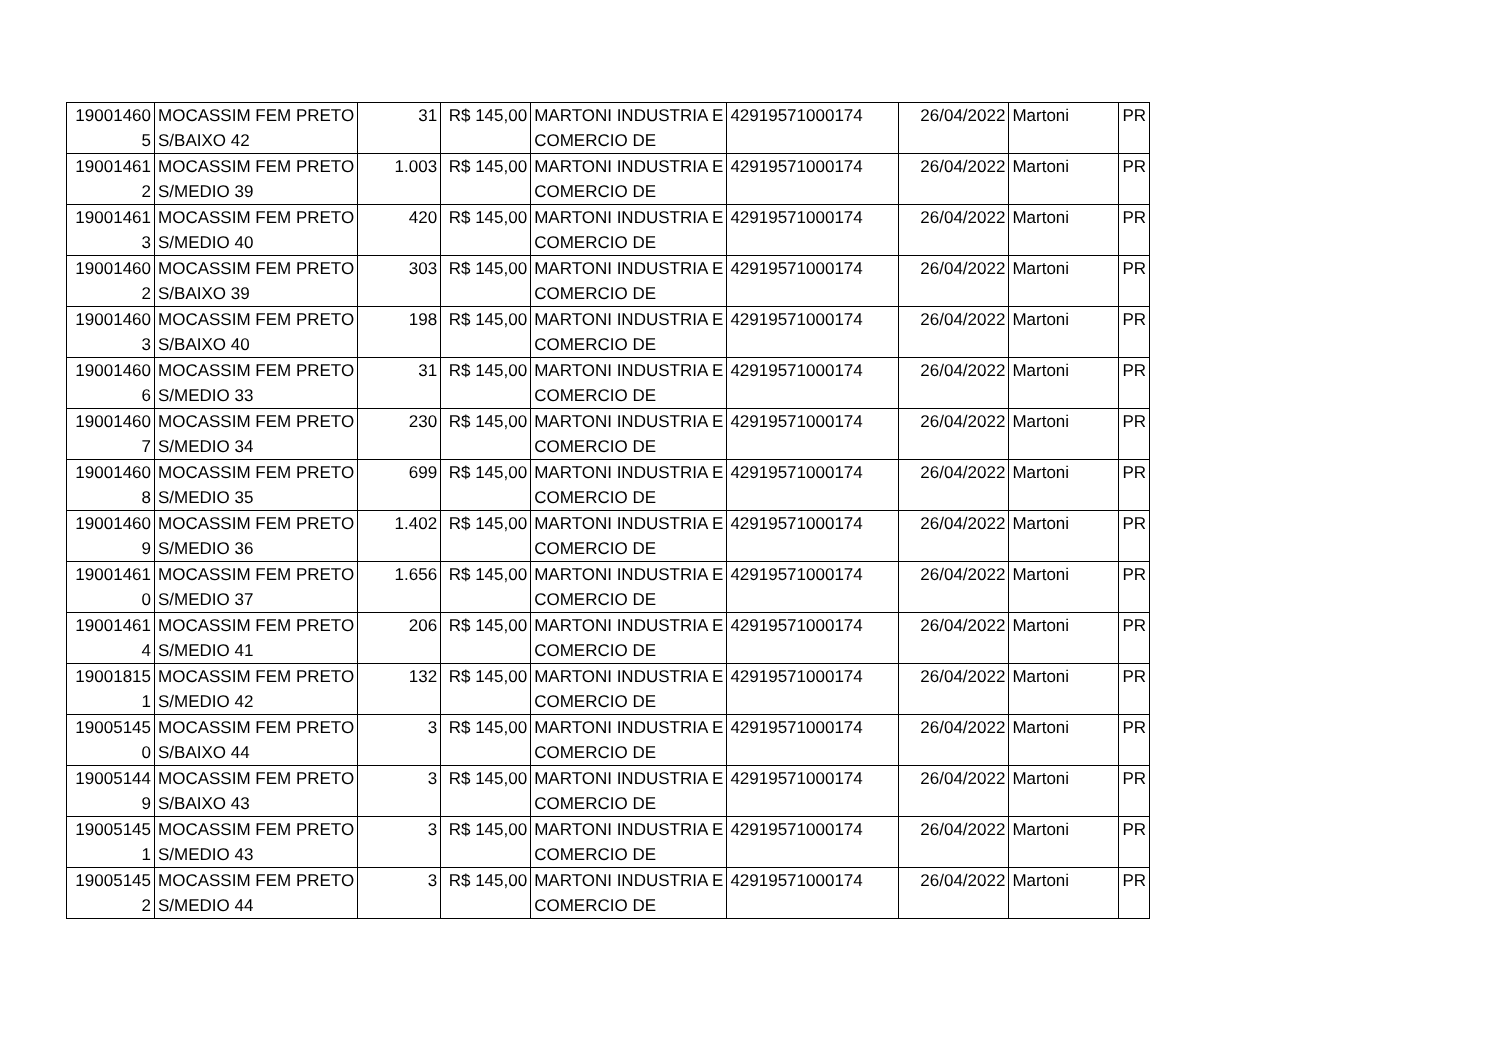| 19001460 5 | MOCASSIM FEM PRETO S/BAIXO 42 | 31 | R$ 145,00 | MARTONI INDUSTRIA E COMERCIO DE | 42919571000174 | 26/04/2022 | Martoni | PR |
| 19001461 2 | MOCASSIM FEM PRETO S/MEDIO 39 | 1.003 | R$ 145,00 | MARTONI INDUSTRIA E COMERCIO DE | 42919571000174 | 26/04/2022 | Martoni | PR |
| 19001461 3 | MOCASSIM FEM PRETO S/MEDIO 40 | 420 | R$ 145,00 | MARTONI INDUSTRIA E COMERCIO DE | 42919571000174 | 26/04/2022 | Martoni | PR |
| 19001460 2 | MOCASSIM FEM PRETO S/BAIXO 39 | 303 | R$ 145,00 | MARTONI INDUSTRIA E COMERCIO DE | 42919571000174 | 26/04/2022 | Martoni | PR |
| 19001460 3 | MOCASSIM FEM PRETO S/BAIXO 40 | 198 | R$ 145,00 | MARTONI INDUSTRIA E COMERCIO DE | 42919571000174 | 26/04/2022 | Martoni | PR |
| 19001460 6 | MOCASSIM FEM PRETO S/MEDIO 33 | 31 | R$ 145,00 | MARTONI INDUSTRIA E COMERCIO DE | 42919571000174 | 26/04/2022 | Martoni | PR |
| 19001460 7 | MOCASSIM FEM PRETO S/MEDIO 34 | 230 | R$ 145,00 | MARTONI INDUSTRIA E COMERCIO DE | 42919571000174 | 26/04/2022 | Martoni | PR |
| 19001460 8 | MOCASSIM FEM PRETO S/MEDIO 35 | 699 | R$ 145,00 | MARTONI INDUSTRIA E COMERCIO DE | 42919571000174 | 26/04/2022 | Martoni | PR |
| 19001460 9 | MOCASSIM FEM PRETO S/MEDIO 36 | 1.402 | R$ 145,00 | MARTONI INDUSTRIA E COMERCIO DE | 42919571000174 | 26/04/2022 | Martoni | PR |
| 19001461 0 | MOCASSIM FEM PRETO S/MEDIO 37 | 1.656 | R$ 145,00 | MARTONI INDUSTRIA E COMERCIO DE | 42919571000174 | 26/04/2022 | Martoni | PR |
| 19001461 4 | MOCASSIM FEM PRETO S/MEDIO 41 | 206 | R$ 145,00 | MARTONI INDUSTRIA E COMERCIO DE | 42919571000174 | 26/04/2022 | Martoni | PR |
| 19001815 1 | MOCASSIM FEM PRETO S/MEDIO 42 | 132 | R$ 145,00 | MARTONI INDUSTRIA E COMERCIO DE | 42919571000174 | 26/04/2022 | Martoni | PR |
| 19005145 0 | MOCASSIM FEM PRETO S/BAIXO 44 | 3 | R$ 145,00 | MARTONI INDUSTRIA E COMERCIO DE | 42919571000174 | 26/04/2022 | Martoni | PR |
| 19005144 9 | MOCASSIM FEM PRETO S/BAIXO 43 | 3 | R$ 145,00 | MARTONI INDUSTRIA E COMERCIO DE | 42919571000174 | 26/04/2022 | Martoni | PR |
| 19005145 1 | MOCASSIM FEM PRETO S/MEDIO 43 | 3 | R$ 145,00 | MARTONI INDUSTRIA E COMERCIO DE | 42919571000174 | 26/04/2022 | Martoni | PR |
| 19005145 2 | MOCASSIM FEM PRETO S/MEDIO 44 | 3 | R$ 145,00 | MARTONI INDUSTRIA E COMERCIO DE | 42919571000174 | 26/04/2022 | Martoni | PR |